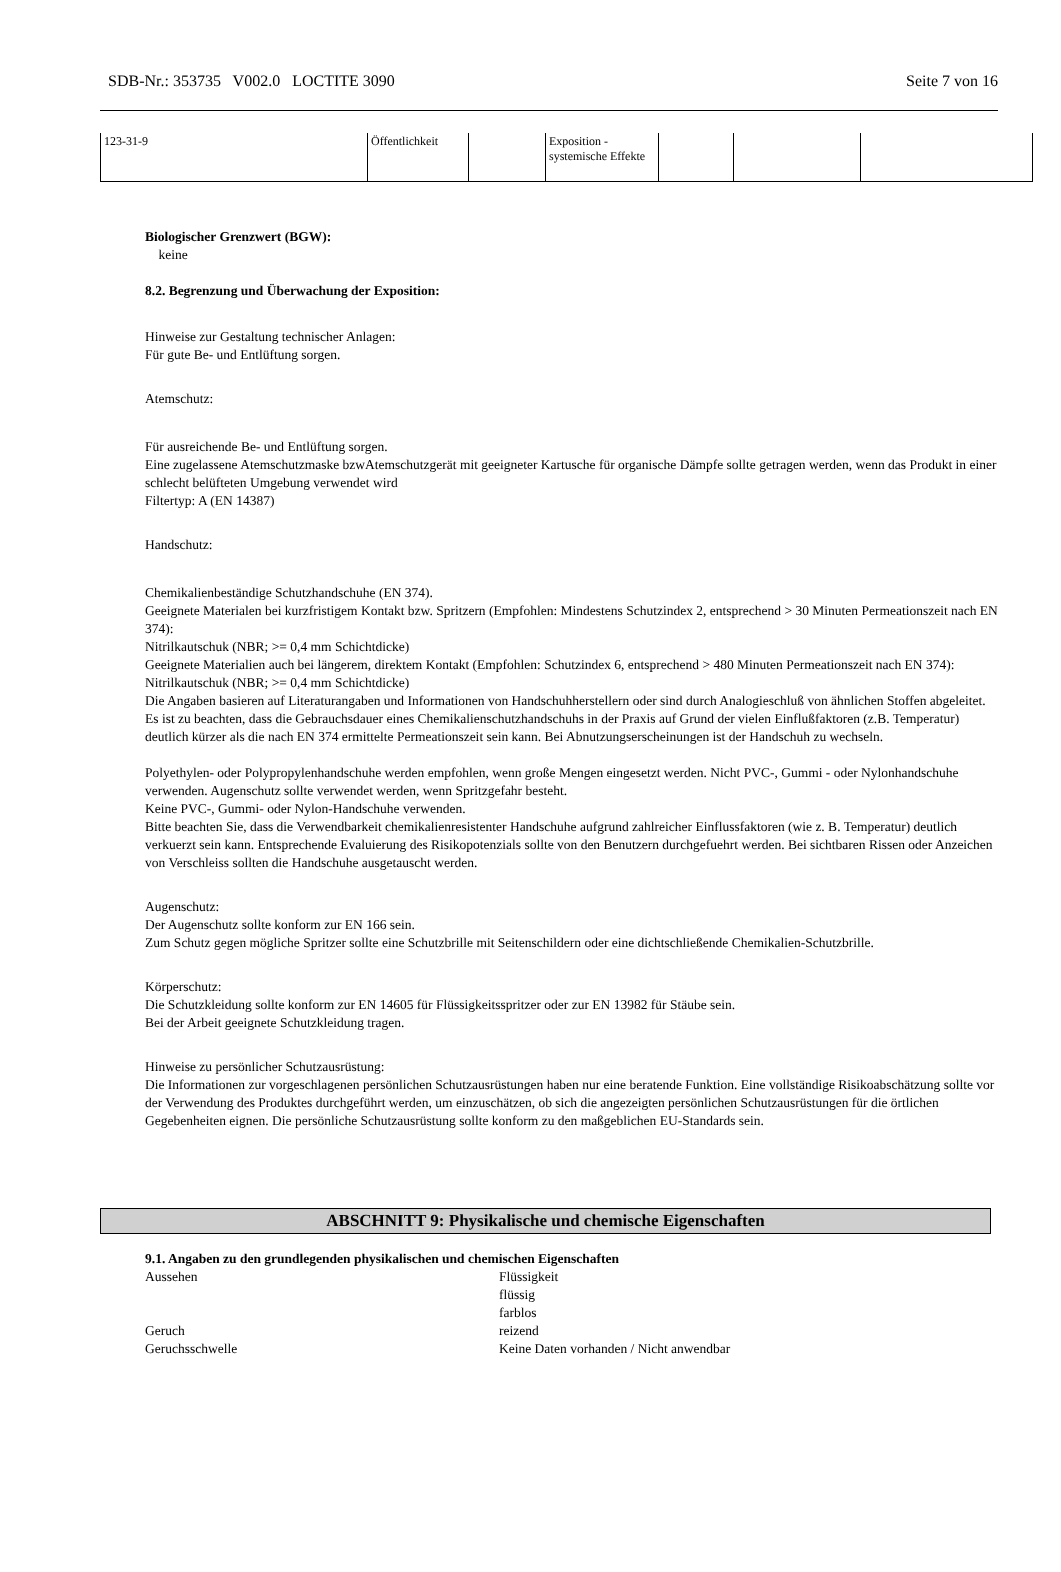SDB-Nr.: 353735 V002.0 LOCTITE 3090 Seite 7 von 16
| 123-31-9 | Öffentlichkeit | | Exposition - systemische Effekte | | | |
Biologischer Grenzwert (BGW):
keine
8.2. Begrenzung und Überwachung der Exposition:
Hinweise zur Gestaltung technischer Anlagen:
Für gute Be- und Entlüftung sorgen.
Atemschutz:
Für ausreichende Be- und Entlüftung sorgen.
Eine zugelassene Atemschutzmaske bzwAtemschutzgerät mit geeigneter Kartusche für organische Dämpfe sollte getragen werden, wenn das Produkt in einer schlecht belüfteten Umgebung verwendet wird
Filtertyp: A (EN 14387)
Handschutz:
Chemikalienbeständige Schutzhandschuhe (EN 374).
Geeignete Materialen bei kurzfristigem Kontakt bzw. Spritzern (Empfohlen: Mindestens Schutzindex 2, entsprechend > 30 Minuten Permeationszeit nach EN 374):
Nitrilkautschuk (NBR; >= 0,4 mm Schichtdicke)
Geeignete Materialien auch bei längerem, direktem Kontakt (Empfohlen: Schutzindex 6, entsprechend > 480 Minuten Permeationszeit nach EN 374):
Nitrilkautschuk (NBR; >= 0,4 mm Schichtdicke)
Die Angaben basieren auf Literaturangaben und Informationen von Handschuhherstellern oder sind durch Analogieschluß von ähnlichen Stoffen abgeleitet. Es ist zu beachten, dass die Gebrauchsdauer eines Chemikalienschutzhandschuhs in der Praxis auf Grund der vielen Einflußfaktoren (z.B. Temperatur) deutlich kürzer als die nach EN 374 ermittelte Permeationszeit sein kann. Bei Abnutzungserscheinungen ist der Handschuh zu wechseln.
Polyethylen- oder Polypropylenhandschuhe werden empfohlen, wenn große Mengen eingesetzt werden. Nicht PVC-, Gummi - oder Nylonhandschuhe verwenden. Augenschutz sollte verwendet werden, wenn Spritzgefahr besteht.
Keine PVC-, Gummi- oder Nylon-Handschuhe verwenden.
Bitte beachten Sie, dass die Verwendbarkeit chemikalienresistenter Handschuhe aufgrund zahlreicher Einflussfaktoren (wie z. B. Temperatur) deutlich verkuerzt sein kann. Entsprechende Evaluierung des Risikopotenzials sollte von den Benutzern durchgefuehrt werden. Bei sichtbaren Rissen oder Anzeichen von Verschleiss sollten die Handschuhe ausgetauscht werden.
Augenschutz:
Der Augenschutz sollte konform zur EN 166 sein.
Zum Schutz gegen mögliche Spritzer sollte eine Schutzbrille mit Seitenschildern oder eine dichtschließende Chemikalien-Schutzbrille.
Körperschutz:
Die Schutzkleidung sollte konform zur EN 14605 für Flüssigkeitsspritzer oder zur EN 13982 für Stäube sein.
Bei der Arbeit geeignete Schutzkleidung tragen.
Hinweise zu persönlicher Schutzausrüstung:
Die Informationen zur vorgeschlagenen persönlichen Schutzausrüstungen haben nur eine beratende Funktion. Eine vollständige Risikoabschätzung sollte vor der Verwendung des Produktes durchgeführt werden, um einzuschätzen, ob sich die angezeigten persönlichen Schutzausrüstungen für die örtlichen Gegebenheiten eignen. Die persönliche Schutzausrüstung sollte konform zu den maßgeblichen EU-Standards sein.
ABSCHNITT 9: Physikalische und chemische Eigenschaften
9.1. Angaben zu den grundlegenden physikalischen und chemischen Eigenschaften
Aussehen
Flüssigkeit
flüssig
farblos
Geruch
reizend
Geruchsschwelle
Keine Daten vorhanden / Nicht anwendbar